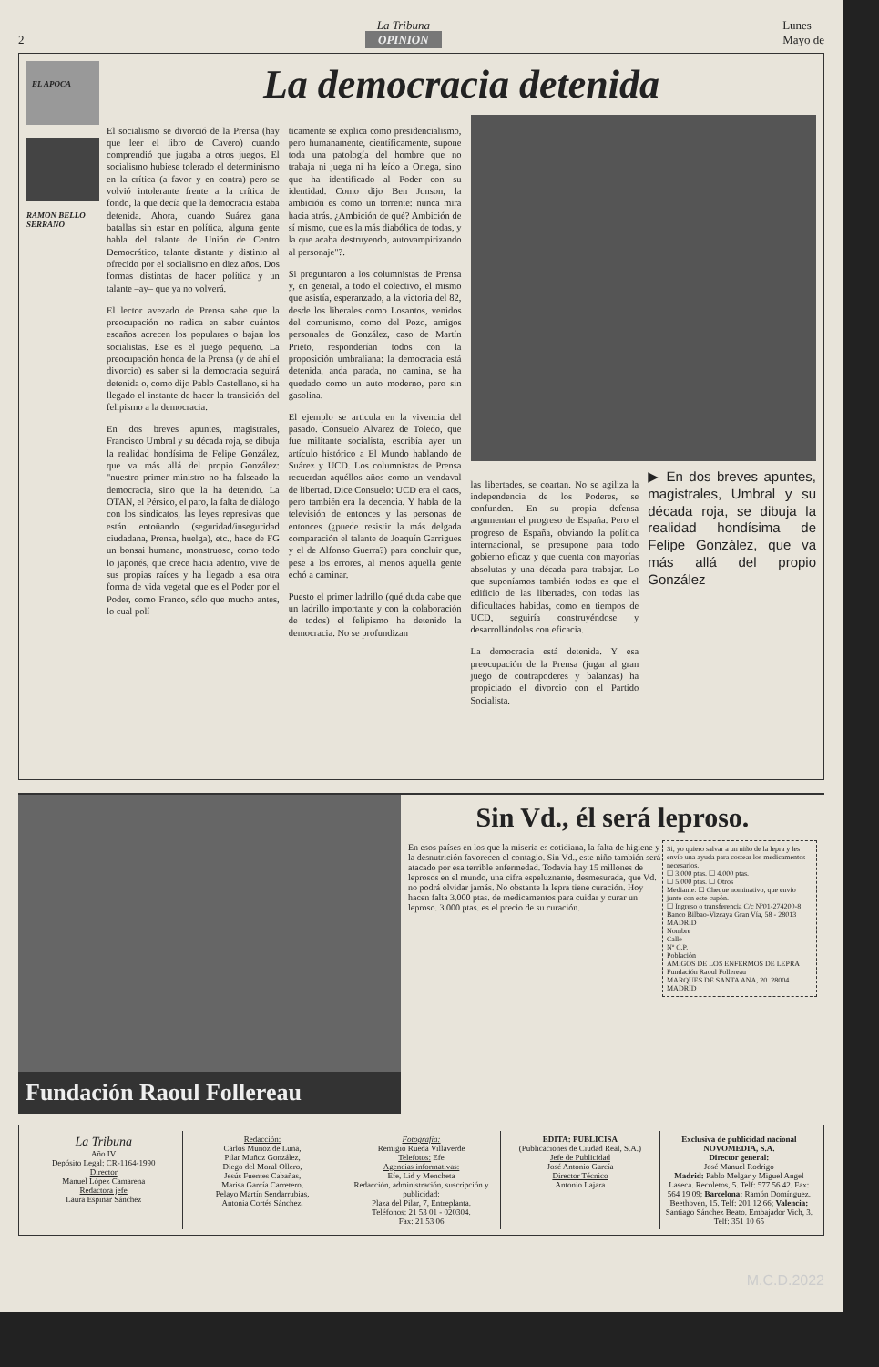2
La Tribuna
OPINION
Lunes
Mayo de
EL APOCA
RAMON BELLO SERRANO
La democracia detenida
El socialismo se divorció de la Prensa (hay que leer el libro de Cavero) cuando comprendió que jugaba a otros juegos. El socialismo hubiese tolerado el determinismo en la crítica (a favor y en contra) pero se volvió intolerante frente a la crítica de fondo, la que decía que la democracia estaba detenida. Ahora, cuando Suárez gana batallas sin estar en política, alguna gente habla del talante de Unión de Centro Democrático, talante distante y distinto al ofrecido por el socialismo en diez años. Dos formas distintas de hacer política y un talante –ay– que ya no volverá.
El lector avezado de Prensa sabe que la preocupación no radica en saber cuántos escaños acrecen los populares o bajan los socialistas. Ese es el juego pequeño. La preocupación honda de la Prensa (y de ahí el divorcio) es saber si la democracia seguirá detenida o, como dijo Pablo Castellano, si ha llegado el instante de hacer la transición del felipismo a la democracia.
En dos breves apuntes, magistrales, Francisco Umbral y su década roja, se dibuja la realidad hondísima de Felipe González, que va más allá del propio González: "nuestro primer ministro no ha falseado la democracia, sino que la ha detenido. La OTAN, el Pérsico, el paro, la falta de diálogo con los sindicatos, las leyes represivas que están entoñando (seguridad/inseguridad ciudadana, Prensa, huelga), etc., hace de FG un bonsai humano, monstruoso, como todo lo japonés, que crece hacia adentro, vive de sus propias raíces y ha llegado a esa otra forma de vida vegetal que es el Poder por el Poder, como Franco, sólo que mucho antes, lo cual polí-
ticamente se explica como presidencialismo, pero humanamente, científicamente, supone toda una patología del hombre que no trabaja ni juega ni ha leído a Ortega, sino que ha identificado al Poder con su identidad. Como dijo Ben Jonson, la ambición es como un torrente: nunca mira hacia atrás. ¿Ambición de qué? Ambición de sí mismo, que es la más diabólica de todas, y la que acaba destruyendo, autovampirizando al personaje"?.
Si preguntaron a los columnistas de Prensa y, en general, a todo el colectivo, el mismo que asistía, esperanzado, a la victoria del 82, desde los liberales como Losantos, venidos del comunismo, como del Pozo, amigos personales de González, caso de Martín Prieto, responderían todos con la proposición umbraliana: la democracia está detenida, anda parada, no camina, se ha quedado como un auto moderno, pero sin gasolina.
El ejemplo se articula en la vivencia del pasado. Consuelo Alvarez de Toledo, que fue militante socialista, escribía ayer un artículo histórico a El Mundo hablando de Suárez y UCD. Los columnistas de Prensa recuerdan aquéllos años como un vendaval de libertad. Dice Consuelo: UCD era el caos, pero también era la decencia. Y habla de la televisión de entonces y las personas de entonces (¿puede resistir la más delgada comparación el talante de Joaquín Garrigues y el de Alfonso Guerra?) para concluir que, pese a los errores, al menos aquella gente echó a caminar.
Puesto el primer ladrillo (qué duda cabe que un ladrillo importante y con la colaboración de todos) el felipismo ha detenido la democracia. No se profundizan
las libertades, se coartan. No se agiliza la independencia de los Poderes, se confunden. En su propia defensa argumentan el progreso de España. Pero el progreso de España, obviando la política internacional, se presupone para todo gobierno eficaz y que cuenta con mayorías absolutas y una década para trabajar. Lo que suponíamos también todos es que el edificio de las libertades, con todas las dificultades habidas, como en tiempos de UCD, seguiría construyéndose y desarrollándolas con eficacia.
La democracia está detenida. Y esa preocupación de la Prensa (jugar al gran juego de contrapoderes y balanzas) ha propiciado el divorcio con el Partido Socialista.
▶ En dos breves apuntes, magistrales, Umbral y su década roja, se dibuja la realidad hondísima de Felipe González, que va más allá del propio González
Fundación Raoul Follereau
Sin Vd., él será leproso.
Si, yo quiero salvar a un niño de la lepra y les envío una ayuda para costear los medicamentos necesarios.
☐ 3.000 ptas. ☐ 4.000 ptas.
☐ 5.000 ptas. ☐ Otros
Mediante: ☐ Cheque nominativo, que envío junto con este cupón.
☐ Ingreso o transferencia C/c Nº01-274200-8 Banco Bilbao-Vizcaya Gran Vía, 58 - 28013 MADRID
Nombre
Calle
Nº C.P.
Población
AMIGOS DE LOS ENFERMOS DE LEPRA Fundación Raoul Follereau
MARQUES DE SANTA ANA, 20. 28004 MADRID
En esos países en los que la miseria es cotidiana, la falta de higiene y la desnutrición favorecen el contagio. Sin Vd., este niño también será atacado por esa terrible enfermedad. Todavía hay 15 millones de leprosos en el mundo, una cifra espeluznante, desmesurada, que Vd. no podrá olvidar jamás. No obstante la lepra tiene curación. Hoy hacen falta 3.000 ptas. de medicamentos para cuidar y curar un leproso. 3.000 ptas. es el precio de su curación.
La Tribuna
Año IV
Depósito Legal: CR-1164-1990
Director
Manuel López Camarena
Redactora jefe
Laura Espinar Sánchez
Redacción:
Carlos Muñoz de Luna,
Pilar Muñoz González,
Diego del Moral Ollero,
Jesús Fuentes Cabañas,
Marisa García Carretero,
Pelayo Martín Sendarrubias,
Antonia Cortés Sánchez.
Fotografía:
Remigio Rueda Villaverde
Telefotos: Efe
Agencias informativas:
Efe, Lid y Mencheta
Redacción, administración, suscripción y publicidad:
Plaza del Pilar, 7, Entreplanta.
Teléfonos: 21 53 01 - 020304.
Fax: 21 53 06
EDITA: PUBLICISA
(Publicaciones de Ciudad Real, S.A.)
Jefe de Publicidad
José Antonio García
Director Técnico
Antonio Lajara
Exclusiva de publicidad nacional NOVOMEDIA, S.A.
Director general:
José Manuel Rodrigo
Madrid: Pablo Melgar y Miguel Angel Laseca. Recoletos, 5. Telf: 577 56 42. Fax: 564 19 09; Barcelona: Ramón Domínguez. Beethoven, 15. Telf: 201 12 66; Valencia: Santiago Sánchez Beato. Embajador Vich, 3. Telf: 351 10 65
M.C.D.2022